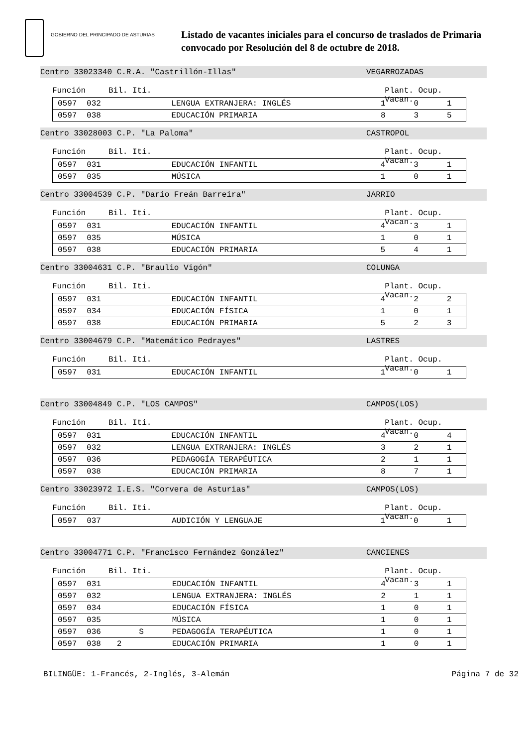GOBIERNO DEL PRINCIPADO DE ASTURIAS
Listado de vacantes iniciales para el concurso de traslados de Primaria
convocado por Resolución del 8 de octubre de 2018.
Centro 33023340 C.R.A. "Castrillón-Illas" VEGARROZADAS
Función Bil. Iti. Plant. Ocup. Vacan.
| 0597 | 032 | | | LENGUA EXTRANJERA: INGLÉS | 1 | 0 | 1 |
| 0597 | 038 | | | EDUCACIÓN PRIMARIA | 8 | 3 | 5 |
Centro 33028003 C.P. "La Paloma" CASTROPOL
Función Bil. Iti. Plant. Ocup. Vacan.
| 0597 | 031 | | | EDUCACIÓN INFANTIL | 4 | 3 | 1 |
| 0597 | 035 | | | MÚSICA | 1 | 0 | 1 |
Centro 33004539 C.P. "Darío Freán Barreira" JARRIO
Función Bil. Iti. Plant. Ocup. Vacan.
| 0597 | 031 | | | EDUCACIÓN INFANTIL | 4 | 3 | 1 |
| 0597 | 035 | | | MÚSICA | 1 | 0 | 1 |
| 0597 | 038 | | | EDUCACIÓN PRIMARIA | 5 | 4 | 1 |
Centro 33004631 C.P. "Braulio Vigón" COLUNGA
Función Bil. Iti. Plant. Ocup. Vacan.
| 0597 | 031 | | | EDUCACIÓN INFANTIL | 4 | 2 | 2 |
| 0597 | 034 | | | EDUCACIÓN FÍSICA | 1 | 0 | 1 |
| 0597 | 038 | | | EDUCACIÓN PRIMARIA | 5 | 2 | 3 |
Centro 33004679 C.P. "Matemático Pedrayes" LASTRES
Función Bil. Iti. Plant. Ocup. Vacan.
| 0597 | 031 | | | EDUCACIÓN INFANTIL | 1 | 0 | 1 |
Centro 33004849 C.P. "LOS CAMPOS" CAMPOS(LOS)
Función Bil. Iti. Plant. Ocup. Vacan.
| 0597 | 031 | | | EDUCACIÓN INFANTIL | 4 | 0 | 4 |
| 0597 | 032 | | | LENGUA EXTRANJERA: INGLÉS | 3 | 2 | 1 |
| 0597 | 036 | | | PEDAGOGÍA TERAPÉUTICA | 2 | 1 | 1 |
| 0597 | 038 | | | EDUCACIÓN PRIMARIA | 8 | 7 | 1 |
Centro 33023972 I.E.S. "Corvera de Asturias" CAMPOS(LOS)
Función Bil. Iti. Plant. Ocup. Vacan.
| 0597 | 037 | | | AUDICIÓN Y LENGUAJE | 1 | 0 | 1 |
Centro 33004771 C.P. "Francisco Fernández González" CANCIENES
Función Bil. Iti. Plant. Ocup. Vacan.
| 0597 | 031 | | | EDUCACIÓN INFANTIL | 4 | 3 | 1 |
| 0597 | 032 | | | LENGUA EXTRANJERA: INGLÉS | 2 | 1 | 1 |
| 0597 | 034 | | | EDUCACIÓN FÍSICA | 1 | 0 | 1 |
| 0597 | 035 | | | MÚSICA | 1 | 0 | 1 |
| 0597 | 036 | | S | PEDAGOGÍA TERAPÉUTICA | 1 | 0 | 1 |
| 0597 | 038 | 2 | | EDUCACIÓN PRIMARIA | 1 | 0 | 1 |
BILINGÜE: 1-Francés, 2-Inglés, 3-Alemán Página 7 de 32